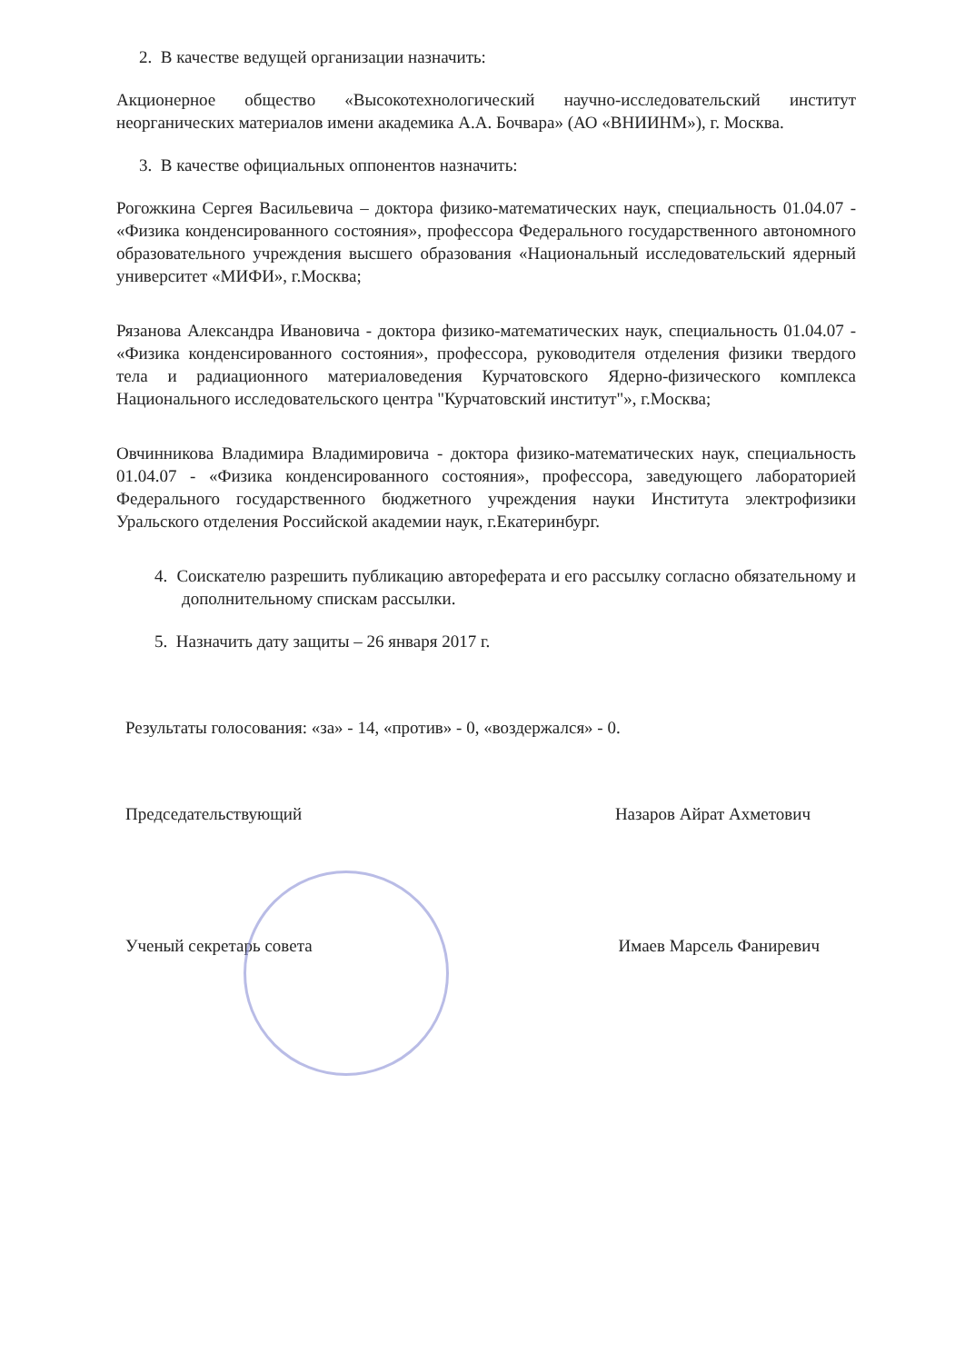2. В качестве ведущей организации назначить:
Акционерное общество «Высокотехнологический научно-исследовательский институт неорганических материалов имени академика А.А. Бочвара» (АО «ВНИИНМ»), г. Москва.
3. В качестве официальных оппонентов назначить:
Рогожкина Сергея Васильевича – доктора физико-математических наук, специальность 01.04.07 - «Физика конденсированного состояния», профессора Федерального государственного автономного образовательного учреждения высшего образования «Национальный исследовательский ядерный университет «МИФИ», г.Москва;
Рязанова Александра Ивановича - доктора физико-математических наук, специальность 01.04.07 - «Физика конденсированного состояния», профессора, руководителя отделения физики твердого тела и радиационного материаловедения Курчатовского Ядерно-физического комплекса Национального исследовательского центра "Курчатовский институт"», г.Москва;
Овчинникова Владимира Владимировича - доктора физико-математических наук, специальность 01.04.07 - «Физика конденсированного состояния», профессора, заведующего лабораторией Федерального государственного бюджетного учреждения науки Института электрофизики Уральского отделения Российской академии наук, г.Екатеринбург.
4. Соискателю разрешить публикацию автореферата и его рассылку согласно обязательному и дополнительному спискам рассылки.
5. Назначить дату защиты – 26 января 2017 г.
Результаты голосования: «за» - 14, «против» - 0, «воздержался» - 0.
Председательствующий Назаров Айрат Ахметович
Ученый секретарь совета Имаев Марсель Фаниревич